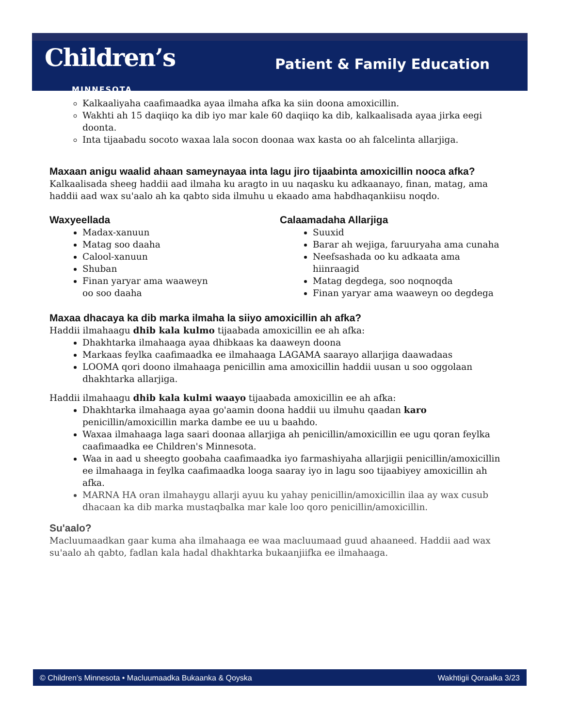Children’s
MINNESOTA
Patient & Family Education
Kalkaaliyaha caafimaadka ayaa ilmaha afka ka siin doona amoxicillin.
Wakhti ah 15 daqiiqo ka dib iyo mar kale 60 daqiiqo ka dib, kalkaalisada ayaa jirka eegi doonta.
Inta tijaabadu socoto waxaa lala socon doonaa wax kasta oo ah falcelinta allarjiga.
Maxaan anigu waalid ahaan sameynayaa inta lagu jiro tijaabinta amoxicillin nooca afka?
Kalkaalisada sheeg haddii aad ilmaha ku aragto in uu naqasku ku adkaanayo, finan, matag, ama haddii aad wax su'aalo ah ka qabto sida ilmuhu u ekaado ama habdhaqankiisu noqdo.
Waxyeellada
Madax-xanuun
Matag soo daaha
Calool-xanuun
Shuban
Finan yaryar ama waaweyn
oo soo daaha
Calaamadaha Allarjiga
Suuxid
Barar ah wejiga, faruuryaha ama cunaha
Neefsashada oo ku adkaata ama
hiinraagid
Matag degdega, soo noqnoqda
Finan yaryar ama waaweyn oo degdega
Maxaa dhacaya ka dib marka ilmaha la siiyo amoxicillin ah afka?
Haddii ilmahaagu dhib kala kulmo tijaabada amoxicillin ee ah afka:
Dhakhtarka ilmahaaga ayaa dhibkaas ka daaweyn doona
Markaas feylka caafimaadka ee ilmahaaga LAGAMA saarayo allarjiga daawadaas
LOOMA qori doono ilmahaaga penicillin ama amoxicillin haddii uusan u soo oggolaan dhakhtarka allarjiga.
Haddii ilmahaagu dhib kala kulmi waayo tijaabada amoxicillin ee ah afka:
Dhakhtarka ilmahaaga ayaa go'aamin doona haddii uu ilmuhu qaadan karo penicillin/amoxicillin marka dambe ee uu u baahdo.
Waxaa ilmahaaga laga saari doonaa allarjiga ah penicillin/amoxicillin ee ugu qoran feylka caafimaadka ee Children's Minnesota.
Waa in aad u sheegto goobaha caafimaadka iyo farmashiyaha allarjigii penicillin/amoxicillin ee ilmahaaga in feylka caafimaadka looga saaray iyo in lagu soo tijaabiyey amoxicillin ah afka.
MARNA HA oran ilmahaygu allarji ayuu ku yahay penicillin/amoxicillin ilaa ay wax cusub dhacaan ka dib marka mustaqbalka mar kale loo qoro penicillin/amoxicillin.
Su'aalo?
Macluumaadkan gaar kuma aha ilmahaaga ee waa macluumaad guud ahaaneed. Haddii aad wax su'aalo ah qabto, fadlan kala hadal dhakhtarka bukaanjiifka ee ilmahaaga.
© Children’s Minnesota • Macluumaadka Bukaanka & Qoyska Wakhtigii Qoraalka 3/23